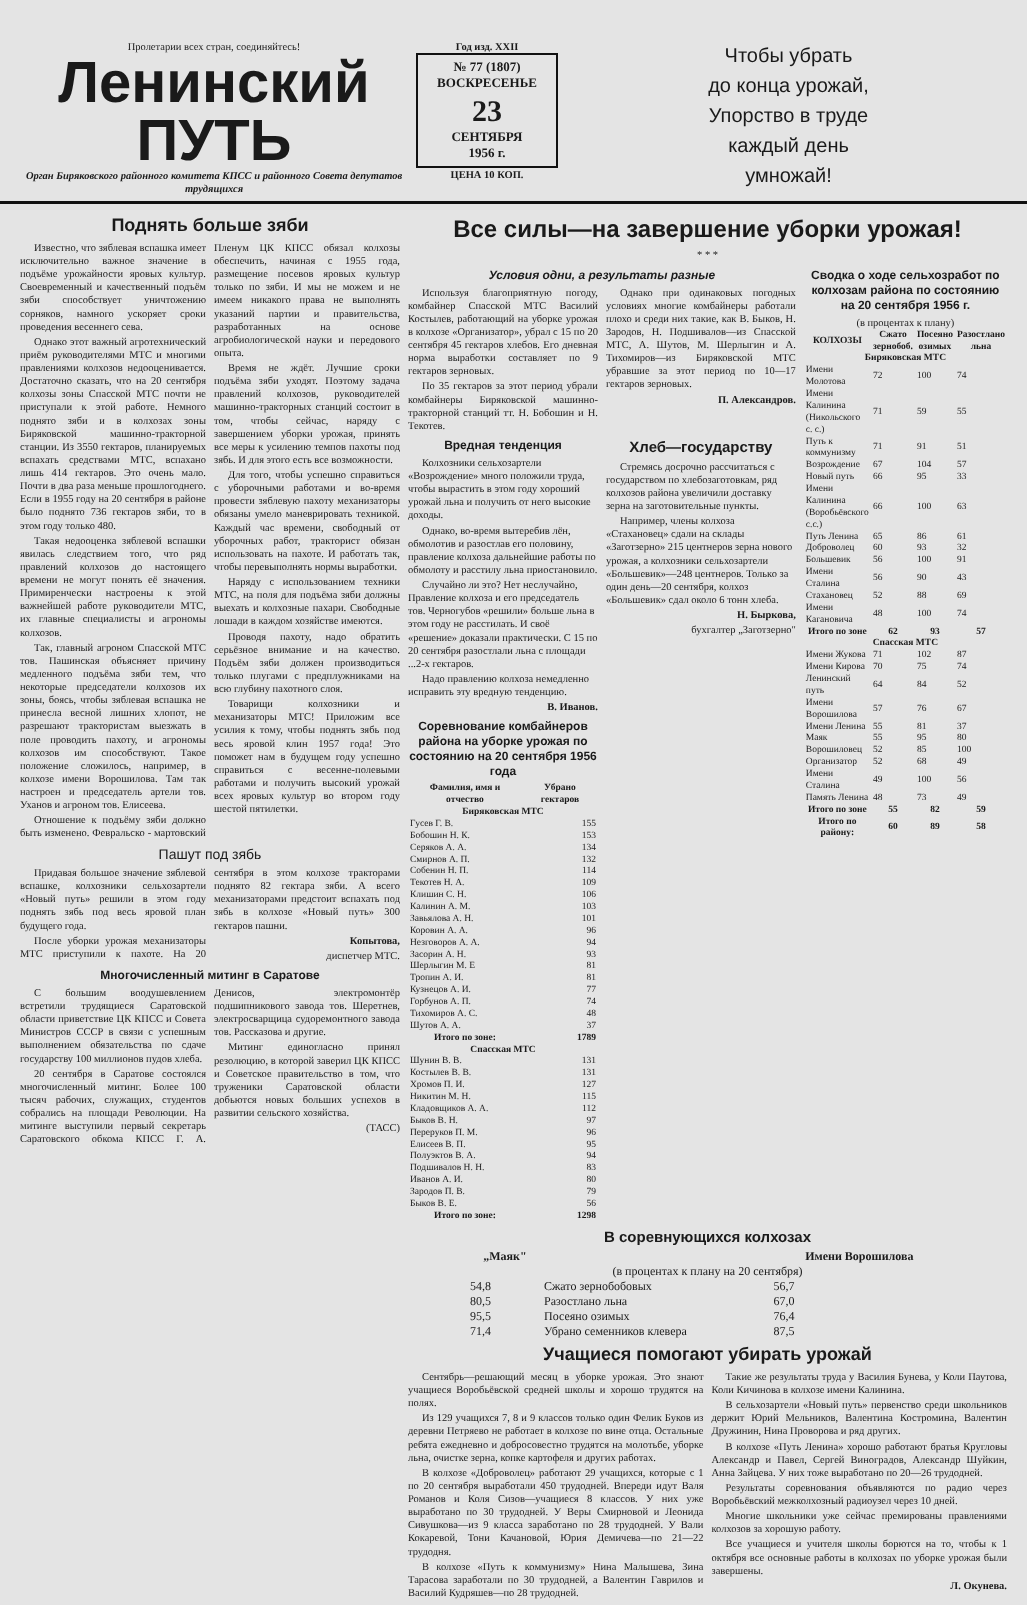Пролетарии всех стран, соединяйтесь!
Ленинский ПУТЬ
Орган Биряковского районного комитета КПСС и районного Совета депутатов трудящихся
Год изд. XXII
№ 77 (1807)
ВОСКРЕСЕНЬЕ
23
СЕНТЯБРЯ
1956 г.
ЦЕНА 10 КОП.
Чтобы убрать
до конца урожай,
Упорство в труде
каждый день
умножай!
Поднять больше зяби
Известно, что зяблевая вспашка имеет исключительно важное значение в подъёме урожайности яровых культур. Своевременный и качественный подъём зяби способствует уничтожению сорняков, намного ускоряет сроки проведения весеннего сева.
Однако этот важный агротехнический приём руководителями МТС и многими правлениями колхозов недооценивается. Достаточно сказать, что на 20 сентября колхозы зоны Спасской МТС почти не приступали к этой работе. Немного поднято зяби и в колхозах зоны Биряковской машинно-тракторной станции. Из 3550 гектаров, планируемых вспахать средствами МТС, вспахано лишь 414 гектаров. Это очень мало. Почти в два раза меньше прошлогоднего. Если в 1955 году на 20 сентября в районе было поднято 736 гектаров зяби, то в этом году только 480.
Такая недооценка зяблевой вспашки явилась следствием того, что ряд правлений колхозов до настоящего времени не могут понять её значения. Примиренчески настроены к этой важнейшей работе руководители МТС, их главные специалисты и агрономы колхозов.
Так, главный агроном Спасской МТС тов. Пашинская объясняет причину медленного подъёма зяби тем, что некоторые председатели колхозов их зоны, боясь, чтобы зяблевая вспашка не принесла весной лишних хлопот, не разрешают трактористам выезжать в поле проводить пахоту, и агрономы колхозов им способствуют. Такое положение сложилось, например, в колхозе имени Ворошилова. Там так настроен и председатель артели тов. Уханов и агроном тов. Елисеева.
Отношение к подъёму зяби должно быть изменено. Февральско - мартовский Пленум ЦК КПСС обязал колхозы обеспечить, начиная с 1955 года, размещение посевов яровых культур только по зяби. И мы не можем и не имеем никакого права не выполнять указаний партии и правительства, разработанных на основе агробиологической науки и передового опыта.
Время не ждёт. Лучшие сроки подъёма зяби уходят. Поэтому задача правлений колхозов, руководителей машинно-тракторных станций состоит в том, чтобы сейчас, наряду с завершением уборки урожая, принять все меры к усилению темпов пахоты под зябь. И для этого есть все возможности.
Для того, чтобы успешно справиться с уборочными работами и во-время провести зяблевую пахоту механизаторы обязаны умело маневрировать техникой. Каждый час времени, свободный от уборочных работ, тракторист обязан использовать на пахоте. И работать так, чтобы перевыполнять нормы выработки.
Наряду с использованием техники МТС, на поля для подъёма зяби должны выехать и колхозные пахари. Свободные лошади в каждом хозяйстве имеются.
Проводя пахоту, надо обратить серьёзное внимание и на качество. Подъём зяби должен производиться только плугами с предплужниками на всю глубину пахотного слоя.
Товарищи колхозники и механизаторы МТС! Приложим все усилия к тому, чтобы поднять зябь под весь яровой клин 1957 года! Это поможет нам в будущем году успешно справиться с весенне-полевыми работами и получить высокий урожай всех яровых культур во втором году шестой пятилетки.
Пашут под зябь
Придавая большое значение зяблевой вспашке, колхозники сельхозартели «Новый путь» решили в этом году поднять зябь под весь яровой план будущего года.
После уборки урожая механизаторы МТС приступили к пахоте. На 20 сентября в этом колхозе тракторами поднято 82 гектара зяби. А всего механизаторами предстоит вспахать под зябь в колхозе «Новый путь» 300 гектаров пашни.
Копытова,
диспетчер МТС.
Многочисленный митинг в Саратове
С большим воодушевлением встретили трудящиеся Саратовской области приветствие ЦК КПСС и Совета Министров СССР в связи с успешным выполнением обязательства по сдаче государству 100 миллионов пудов хлеба.
20 сентября в Саратове состоялся многочисленный митинг. Более 100 тысяч рабочих, служащих, студентов собрались на площади Революции. На митинге выступили первый секретарь Саратовского обкома КПСС Г. А. Денисов, электромонтёр подшипникового завода тов. Шеретнев, электросварщица судоремонтного завода тов. Рассказова и другие.
Митинг единогласно принял резолюцию, в которой заверил ЦК КПСС и Советское правительство в том, что труженики Саратовской области добьются новых больших успехов в развитии сельского хозяйства.
(ТАСС)
Все силы—на завершение уборки урожая!
* * *
Условия одни, а результаты разные
Используя благоприятную погоду, комбайнер Спасской МТС Василий Костылев, работающий на уборке урожая в колхозе «Организатор», убрал с 15 по 20 сентября 45 гектаров хлебов. Его дневная норма выработки составляет по 9 гектаров зерновых.
По 35 гектаров за этот период убрали комбайнеры Биряковской машинно-тракторной станций тт. Н. Бобошин и Н. Текотев.
Однако при одинаковых погодных условиях многие комбайнеры работали плохо и среди них такие, как В. Быков, Н. Зародов, Н. Подшивалов—из Спасской МТС, А. Шутов, М. Шерлыгин и А. Тихомиров—из Биряковской МТС убравшие за этот период по 10—17 гектаров зерновых.
П. Александров.
Вредная тенденция
Колхозники сельхозартели «Возрождение» много положили труда, чтобы вырастить в этом году хороший урожай льна и получить от него высокие доходы.
Однако, во-время вытеребив лён, обмолотив и разостлав его половину, правление колхоза дальнейшие работы по обмолоту и расстилу льна приостановило.
Случайно ли это? Нет неслучайно, Правление колхоза и его председатель тов. Черногубов «решили» больше льна в этом году не расстилать. И своё «решение» доказали практически. С 15 по 20 сентября разостлали льна с площади ...2-х гектаров.
Надо правлению колхоза немедленно исправить эту вредную тенденцию.
В. Иванов.
Соревнование комбайнеров района на уборке урожая по состоянию на 20 сентября 1956 года
| Фамилия, имя и отчество | Убрано гектаров |
| --- | --- |
| Биряковская МТС | |
| Гусев Г. В. | 155 |
| Бобошин Н. К. | 153 |
| Серяков А. А. | 134 |
| Смирнов А. П. | 132 |
| Собенин Н. П. | 114 |
| Текотев Н. А. | 109 |
| Клишин С. Н. | 106 |
| Калинин А. М. | 103 |
| Завьялова А. Н. | 101 |
| Коровин А. А. | 96 |
| Незговоров А. А. | 94 |
| Засорин А. Н. | 93 |
| Шерлыгин М. Е | 81 |
| Тропин А. И. | 81 |
| Кузнецов А. И. | 77 |
| Горбунов А. П. | 74 |
| Тихомиров А. С. | 48 |
| Шутов А. А. | 37 |
| Итого по зоне: | 1789 |
| Спасская МТС | |
| Шунин В. В. | 131 |
| Костылев В. В. | 131 |
| Хромов П. И. | 127 |
| Никитин М. Н. | 115 |
| Кладовщиков А. А. | 112 |
| Быков В. Н. | 97 |
| Переруков П. М. | 96 |
| Елисеев В. П. | 95 |
| Полуэктов В. А. | 94 |
| Подшивалов Н. Н. | 83 |
| Иванов А. И. | 80 |
| Зародов П. В. | 79 |
| Быков В. Е. | 56 |
| Итого по зоне: | 1298 |
Хлеб—государству
Стремясь досрочно рассчитаться с государством по хлебозаготовкам, ряд колхозов района увеличили доставку зерна на заготовительные пункты.
Например, члены колхоза «Стахановец» сдали на склады «Заготзерно» 215 центнеров зерна нового урожая, а колхозники сельхозартели «Большевик»—248 центнеров. Только за один день—20 сентября, колхоз «Большевик» сдал около 6 тонн хлеба.
Н. Быркова,
бухгалтер „Заготзерно"
Сводка о ходе сельхозработ по колхозам района по состоянию на 20 сентября 1956 г.
(в процентах к плану)
| КОЛХОЗЫ | Сжато зернобоб. | Посеяно озимых | Разостлано льна |
| --- | --- | --- | --- |
| Биряковская МТС | | | |
| Имени Молотова | 72 | 100 | 74 |
| Имени Калинина (Никольского с. с.) | 71 | 59 | 55 |
| Путь к коммунизму | 71 | 91 | 51 |
| Возрождение | 67 | 104 | 57 |
| Новый путь | 66 | 95 | 33 |
| Имени Калинина (Воробьёвского с.с.) | 66 | 100 | 63 |
| Путь Ленина | 65 | 86 | 61 |
| Доброволец | 60 | 93 | 32 |
| Большевик | 56 | 100 | 91 |
| Имени Сталина | 56 | 90 | 43 |
| Стахановец | 52 | 88 | 69 |
| Имени Кагановича | 48 | 100 | 74 |
| Итого по зоне | 62 | 93 | 57 |
| Спасская МТС | | | |
| Имени Жукова | 71 | 102 | 87 |
| Имени Кирова | 70 | 75 | 74 |
| Ленинский путь | 64 | 84 | 52 |
| Имени Ворошилова | 57 | 76 | 67 |
| Имени Ленина | 55 | 81 | 37 |
| Маяк | 55 | 95 | 80 |
| Ворошиловец | 52 | 85 | 100 |
| Организатор | 52 | 68 | 49 |
| Имени Сталина | 49 | 100 | 56 |
| Память Ленина | 48 | 73 | 49 |
| Итого по зоне | 55 | 82 | 59 |
| Итого по району: | 60 | 89 | 58 |
В соревнующихся колхозах
| „Маяк" | | Имени Ворошилова |
| --- | --- | --- |
| (в процентах к плану на 20 сентября) | | |
| 54,8 | Сжато зернобобовых | 56,7 |
| 80,5 | Разостлано льна | 67,0 |
| 95,5 | Посеяно озимых | 76,4 |
| 71,4 | Убрано семенников клевера | 87,5 |
Учащиеся помогают убирать урожай
Сентябрь—решающий месяц в уборке урожая. Это знают учащиеся Воробьёвской средней школы и хорошо трудятся на полях.
Из 129 учащихся 7, 8 и 9 классов только один Фелик Буков из деревни Петряево не работает в колхозе по вине отца. Остальные ребята ежедневно и добросовестно трудятся на молотьбе, уборке льна, очистке зерна, копке картофеля и других работах.
В колхозе «Доброволец» работают 29 учащихся, которые с 1 по 20 сентября выработали 450 трудодней. Впереди идут Валя Романов и Коля Сизов—учащиеся 8 классов. У них уже выработано по 30 трудодней. У Веры Смирновой и Леонида Сивушкова—из 9 класса заработано по 28 трудодней. У Вали Кокаревой, Тони Качановой, Юрия Демичева—по 21—22 трудодня.
В колхозе «Путь к коммунизму» Нина Малышева, Зина Тарасова заработали по 30 трудодней, а Валентин Гаврилов и Василий Кудряшев—по 28 трудодней.
Такие же результаты труда у Василия Бунева, у Коли Паутова, Коли Кичинова в колхозе имени Калинина.
В сельхозартели «Новый путь» первенство среди школьников держит Юрий Мельников, Валентина Костромина, Валентин Дружинин, Нина Проворова и ряд других.
В колхозе «Путь Ленина» хорошо работают братья Кругловы Александр и Павел, Сергей Виноградов, Александр Шуйкин, Анна Зайцева. У них тоже выработано по 20—26 трудодней.
Результаты соревнования объявляются по радио через Воробьёвский межколхозный радиоузел через 10 дней.
Многие школьники уже сейчас премированы правлениями колхозов за хорошую работу.
Все учащиеся и учителя школы борются на то, чтобы к 1 октября все основные работы в колхозах по уборке урожая были завершены.
Л. Окунева.